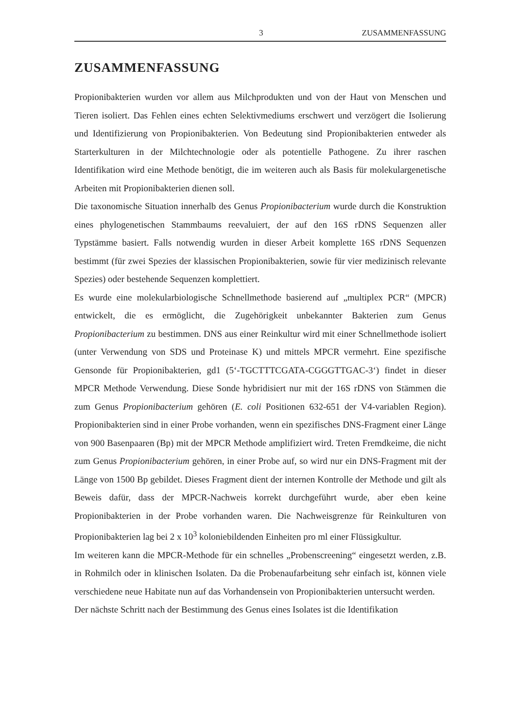3 ZUSAMMENFASSUNG
ZUSAMMENFASSUNG
Propionibakterien wurden vor allem aus Milchprodukten und von der Haut von Menschen und Tieren isoliert. Das Fehlen eines echten Selektivmediums erschwert und verzögert die Isolierung und Identifizierung von Propionibakterien. Von Bedeutung sind Propionibakterien entweder als Starterkulturen in der Milchtechnologie oder als potentielle Pathogene. Zu ihrer raschen Identifikation wird eine Methode benötigt, die im weiteren auch als Basis für molekulargenetische Arbeiten mit Propionibakterien dienen soll.
Die taxonomische Situation innerhalb des Genus Propionibacterium wurde durch die Konstruktion eines phylogenetischen Stammbaums reevaluiert, der auf den 16S rDNS Sequenzen aller Typstämme basiert. Falls notwendig wurden in dieser Arbeit komplette 16S rDNS Sequenzen bestimmt (für zwei Spezies der klassischen Propionibakterien, sowie für vier medizinisch relevante Spezies) oder bestehende Sequenzen komplettiert.
Es wurde eine molekularbiologische Schnellmethode basierend auf „multiplex PCR“ (MPCR) entwickelt, die es ermöglicht, die Zugehörigkeit unbekannter Bakterien zum Genus Propionibacterium zu bestimmen. DNS aus einer Reinkultur wird mit einer Schnellmethode isoliert (unter Verwendung von SDS und Proteinase K) und mittels MPCR vermehrt. Eine spezifische Gensonde für Propionibakterien, gd1 (5‘-TGCTTTCGATA-CGGGTTGAC-3‘) findet in dieser MPCR Methode Verwendung. Diese Sonde hybridisiert nur mit der 16S rDNS von Stämmen die zum Genus Propionibacterium gehören (E. coli Positionen 632-651 der V4-variablen Region). Propionibakterien sind in einer Probe vorhanden, wenn ein spezifisches DNS-Fragment einer Länge von 900 Basenpaaren (Bp) mit der MPCR Methode amplifiziert wird. Treten Fremdkeime, die nicht zum Genus Propionibacterium gehören, in einer Probe auf, so wird nur ein DNS-Fragment mit der Länge von 1500 Bp gebildet. Dieses Fragment dient der internen Kontrolle der Methode und gilt als Beweis dafür, dass der MPCR-Nachweis korrekt durchgeführt wurde, aber eben keine Propionibakterien in der Probe vorhanden waren. Die Nachweisgrenze für Reinkulturen von Propionibakterien lag bei 2 x 10<sup>3</sup> koloniebildenden Einheiten pro ml einer Flüssigkultur.
Im weiteren kann die MPCR-Methode für ein schnelles „Probenscreening“ eingesetzt werden, z.B. in Rohmilch oder in klinischen Isolaten. Da die Probenaufarbeitung sehr einfach ist, können viele verschiedene neue Habitate nun auf das Vorhandensein von Propionibakterien untersucht werden.
Der nächste Schritt nach der Bestimmung des Genus eines Isolates ist die Identifikation